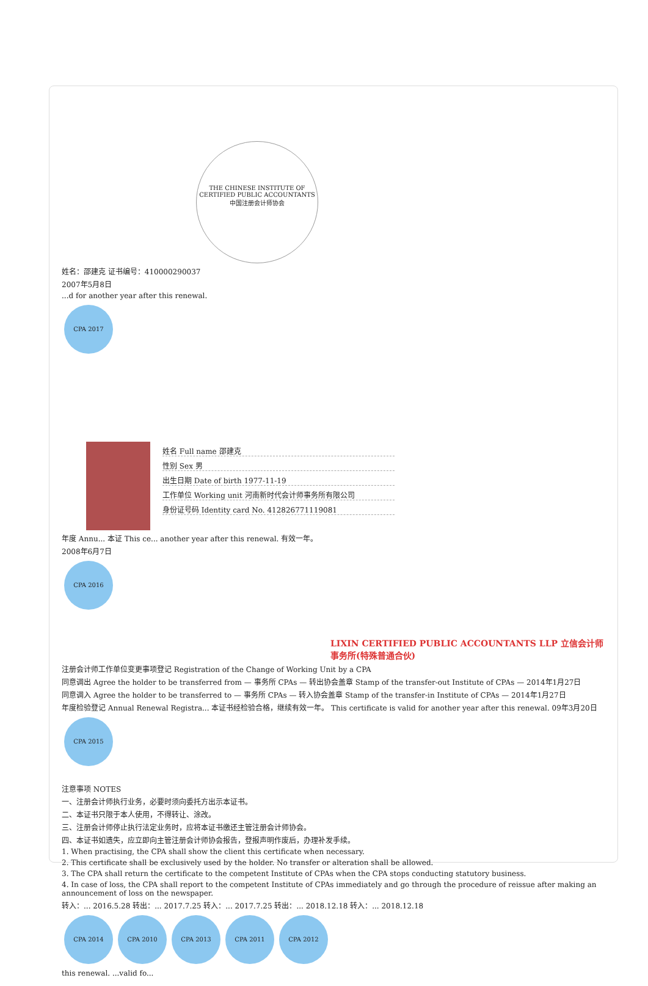THE CHINESE INSTITUTE OF CERTIFIED PUBLIC ACCOUNTANTS
中国注册会计师协会
姓名：邵建克 证书编号：410000290037
2007年5月8日
...d for another year after this renewal.
CPA 2017
姓名 Full name 邵建克
性别 Sex 男
出生日期 Date of birth 1977-11-19
工作单位 Working unit 河南新时代会计师事务所有限公司
身份证号码 Identity card No. 412826771119081
年度 Annu... 本证 This ce... another year after this renewal. 有效一年。
2008年6月7日
CPA 2016
LIXIN CERTIFIED PUBLIC ACCOUNTANTS LLP 立信会计师事务所(特殊普通合伙)
注册会计师工作单位变更事项登记 Registration of the Change of Working Unit by a CPA
同意调出 Agree the holder to be transferred from — 事务所 CPAs — 转出协会盖章 Stamp of the transfer-out Institute of CPAs — 2014年1月27日
同意调入 Agree the holder to be transferred to — 事务所 CPAs — 转入协会盖章 Stamp of the transfer-in Institute of CPAs — 2014年1月27日
年度检验登记 Annual Renewal Registra... 本证书经检验合格，继续有效一年。 This certificate is valid for another year after this renewal. 09年3月20日
CPA 2015
注意事项 NOTES
一、注册会计师执行业务，必要时须向委托方出示本证书。
二、本证书只限于本人使用，不得转让、涂改。
三、注册会计师停止执行法定业务时，应将本证书缴还主管注册会计师协会。
四、本证书如遗失，应立即向主管注册会计师协会报告，登报声明作废后，办理补发手续。
1. When practising, the CPA shall show the client this certificate when necessary.
2. This certificate shall be exclusively used by the holder. No transfer or alteration shall be allowed.
3. The CPA shall return the certificate to the competent Institute of CPAs when the CPA stops conducting statutory business.
4. In case of loss, the CPA shall report to the competent Institute of CPAs immediately and go through the procedure of reissue after making an announcement of loss on the newspaper.
转入：... 2016.5.28 转出：... 2017.7.25 转入：... 2017.7.25 转出：... 2018.12.18 转入：... 2018.12.18
CPA 2014 CPA 2010 CPA 2013 CPA 2011 CPA 2012
this renewal. ...valid fo...